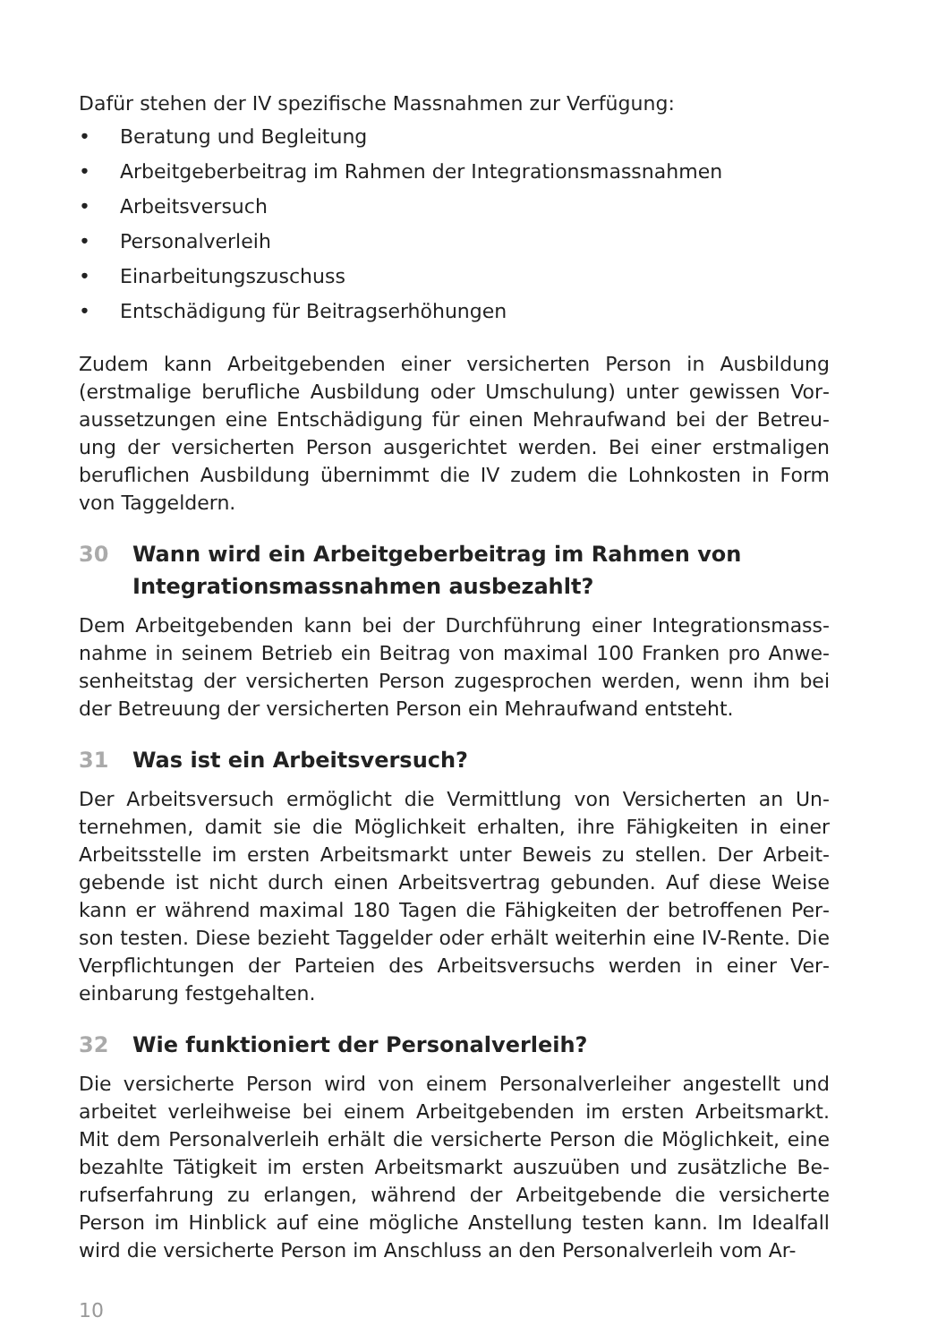Dafür stehen der IV spezifische Massnahmen zur Verfügung:
• Beratung und Begleitung
• Arbeitgeberbeitrag im Rahmen der Integrationsmassnahmen
• Arbeitsversuch
• Personalverleih
• Einarbeitungszuschuss
• Entschädigung für Beitragserhöhungen
Zudem kann Arbeitgebenden einer versicherten Person in Ausbildung (erstmalige berufliche Ausbildung oder Umschulung) unter gewissen Vor­aussetzungen eine Entschädigung für einen Mehraufwand bei der Betreu­ung der versicherten Person ausgerichtet werden. Bei einer erstmaligen beruflichen Ausbildung übernimmt die IV zudem die Lohnkosten in Form von Taggeldern.
30 Wann wird ein Arbeitgeberbeitrag im Rahmen von Integrationsmassnahmen ausbezahlt?
Dem Arbeitgebenden kann bei der Durchführung einer Integrationsmass­nahme in seinem Betrieb ein Beitrag von maximal 100 Franken pro Anwe­senheitstag der versicherten Person zugesprochen werden, wenn ihm bei der Betreuung der versicherten Person ein Mehraufwand entsteht.
31 Was ist ein Arbeitsversuch?
Der Arbeitsversuch ermöglicht die Vermittlung von Versicherten an Un­ternehmen, damit sie die Möglichkeit erhalten, ihre Fähigkeiten in einer Arbeitsstelle im ersten Arbeitsmarkt unter Beweis zu stellen. Der Arbeit­gebende ist nicht durch einen Arbeitsvertrag gebunden. Auf diese Weise kann er während maximal 180 Tagen die Fähigkeiten der betroffenen Per­son testen. Diese bezieht Taggelder oder erhält weiterhin eine IV-Rente. Die Verpflichtungen der Parteien des Arbeitsversuchs werden in einer Ver­einbarung festgehalten.
32 Wie funktioniert der Personalverleih?
Die versicherte Person wird von einem Personalverleiher angestellt und arbeitet verleihweise bei einem Arbeitgebenden im ersten Arbeitsmarkt. Mit dem Personalverleih erhält die versicherte Person die Möglichkeit, eine bezahlte Tätigkeit im ersten Arbeitsmarkt auszuüben und zusätzliche Be­rufserfahrung zu erlangen, während der Arbeitgebende die versicherte Person im Hinblick auf eine mögliche Anstellung testen kann. Im Idealfall wird die versicherte Person im Anschluss an den Personalverleih vom Ar-
10